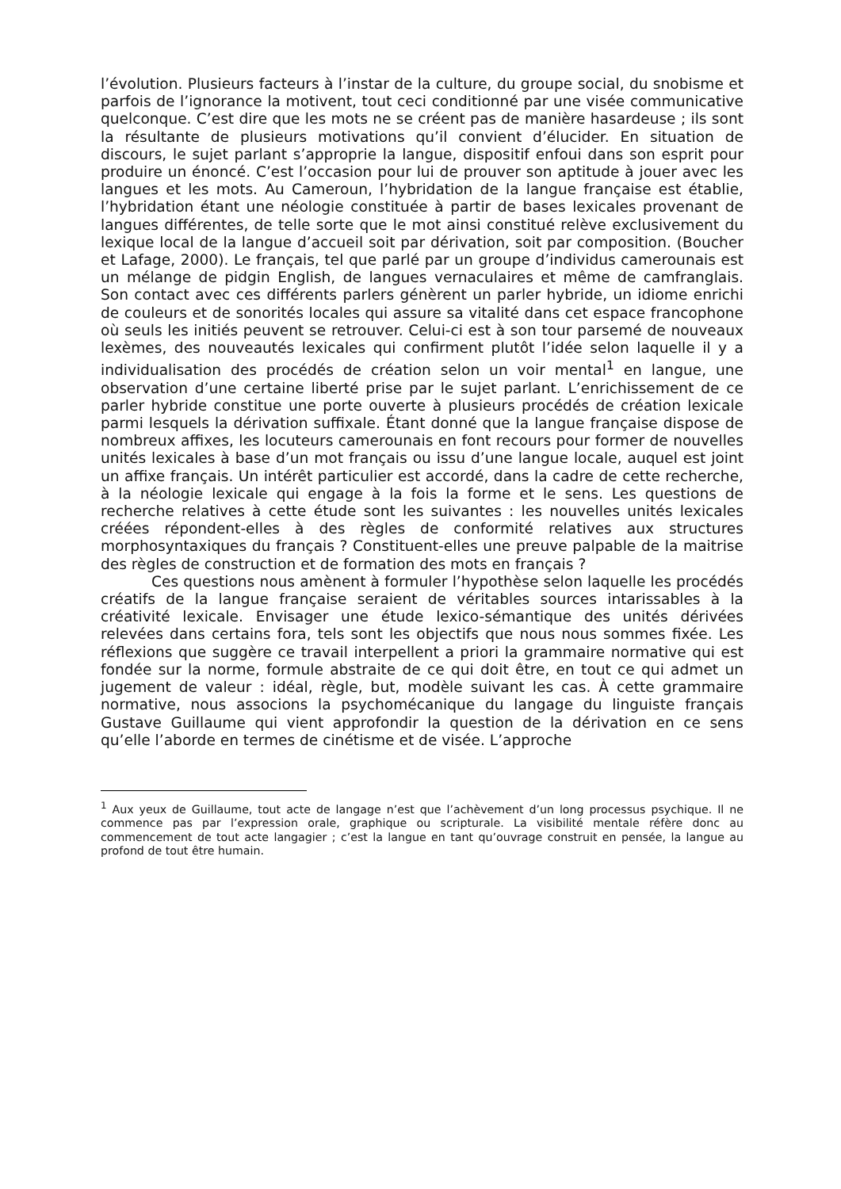l’évolution. Plusieurs facteurs à l’instar de la culture, du groupe social, du snobisme et parfois de l’ignorance la motivent, tout ceci conditionné par une visée communicative quelconque. C’est dire que les mots ne se créent pas de manière hasardeuse ; ils sont la résultante de plusieurs motivations qu’il convient d’élucider. En situation de discours, le sujet parlant s’approprie la langue, dispositif enfoui dans son esprit pour produire un énoncé. C’est l’occasion pour lui de prouver son aptitude à jouer avec les langues et les mots. Au Cameroun, l’hybridation de la langue française est établie, l’hybridation étant une néologie constituée à partir de bases lexicales provenant de langues différentes, de telle sorte que le mot ainsi constitué relève exclusivement du lexique local de la langue d’accueil soit par dérivation, soit par composition. (Boucher et Lafage, 2000). Le français, tel que parlé par un groupe d’individus camerounais est un mélange de pidgin English, de langues vernaculaires et même de camfranglais. Son contact avec ces différents parlers génèrent un parler hybride, un idiome enrichi de couleurs et de sonorités locales qui assure sa vitalité dans cet espace francophone où seuls les initiés peuvent se retrouver. Celui-ci est à son tour parsemé de nouveaux lexèmes, des nouveautés lexicales qui confirment plutôt l’idée selon laquelle il y a individualisation des procédés de création selon un voir mental<sup>1</sup> en langue, une observation d’une certaine liberté prise par le sujet parlant. L’enrichissement de ce parler hybride constitue une porte ouverte à plusieurs procédés de création lexicale parmi lesquels la dérivation suffixale. Étant donné que la langue française dispose de nombreux affixes, les locuteurs camerounais en font recours pour former de nouvelles unités lexicales à base d’un mot français ou issu d’une langue locale, auquel est joint un affixe français. Un intérêt particulier est accordé, dans la cadre de cette recherche, à la néologie lexicale qui engage à la fois la forme et le sens. Les questions de recherche relatives à cette étude sont les suivantes : les nouvelles unités lexicales créées répondent-elles à des règles de conformité relatives aux structures morphosyntaxiques du français ? Constituent-elles une preuve palpable de la maitrise des règles de construction et de formation des mots en français ?
Ces questions nous amènent à formuler l’hypothèse selon laquelle les procédés créatifs de la langue française seraient de véritables sources intarissables à la créativité lexicale. Envisager une étude lexico-sémantique des unités dérivées relevées dans certains fora, tels sont les objectifs que nous nous sommes fixée. Les réflexions que suggère ce travail interpellent a priori la grammaire normative qui est fondée sur la norme, formule abstraite de ce qui doit être, en tout ce qui admet un jugement de valeur : idéal, règle, but, modèle suivant les cas. À cette grammaire normative, nous associons la psychomécanique du langage du linguiste français Gustave Guillaume qui vient approfondir la question de la dérivation en ce sens qu’elle l’aborde en termes de cinétisme et de visée. L’approche
<sup>1</sup> Aux yeux de Guillaume, tout acte de langage n’est que l’achèvement d’un long processus psychique. Il ne commence pas par l’expression orale, graphique ou scripturale. La visibilité mentale réfère donc au commencement de tout acte langagier ; c’est la langue en tant qu’ouvrage construit en pensée, la langue au profond de tout être humain.